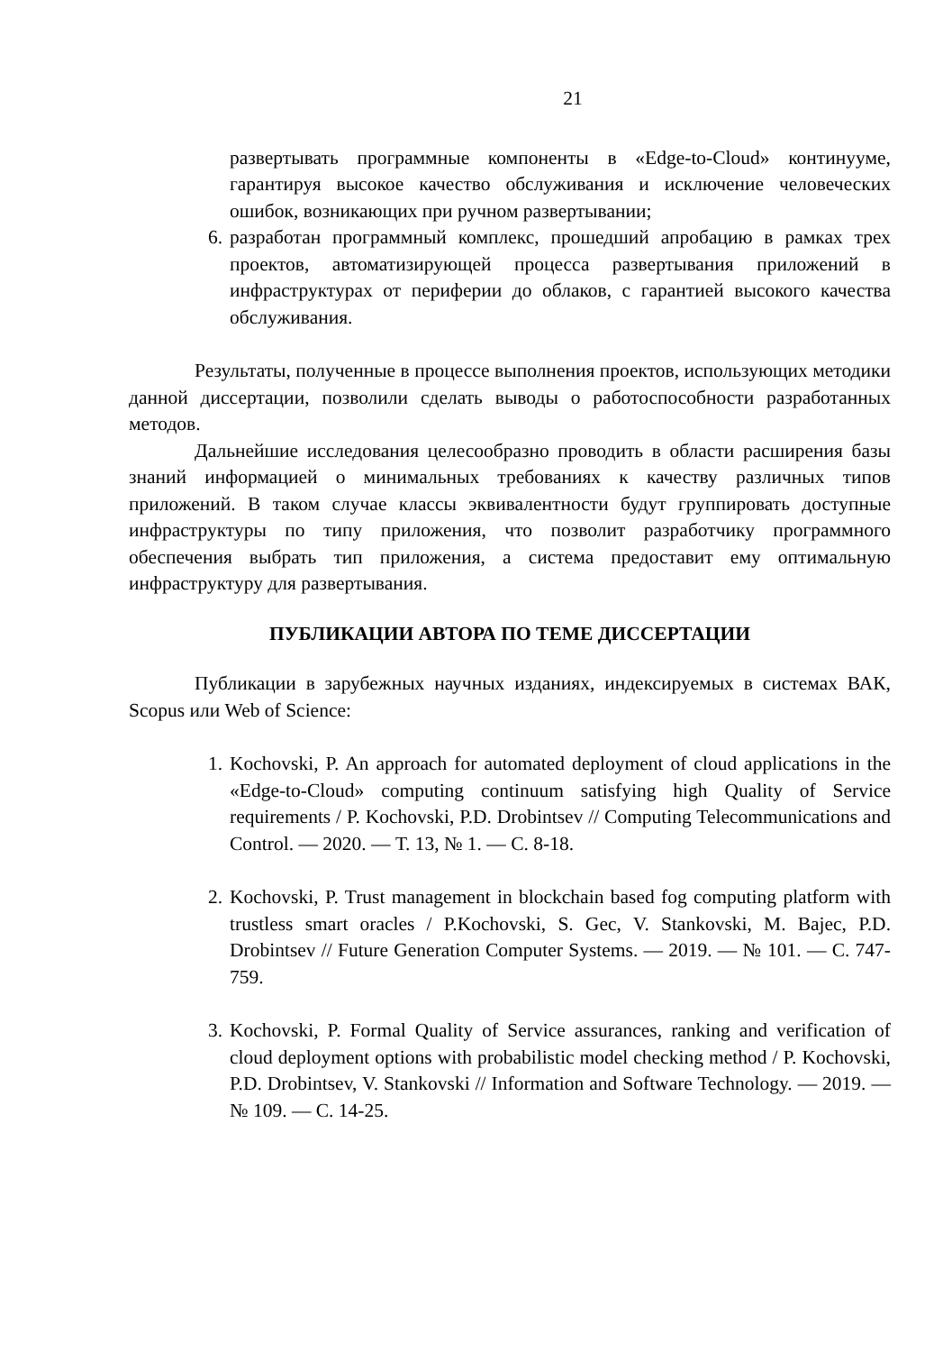21
развертывать программные компоненты в «Edge-to-Cloud» континууме, гарантируя высокое качество обслуживания и исключение человеческих ошибок, возникающих при ручном развертывании;
6. разработан программный комплекс, прошедший апробацию в рамках трех проектов, автоматизирующей процесса развертывания приложений в инфраструктурах от периферии до облаков, с гарантией высокого качества обслуживания.
Результаты, полученные в процессе выполнения проектов, использующих методики данной диссертации, позволили сделать выводы о работоспособности разработанных методов.
Дальнейшие исследования целесообразно проводить в области расширения базы знаний информацией о минимальных требованиях к качеству различных типов приложений. В таком случае классы эквивалентности будут группировать доступные инфраструктуры по типу приложения, что позволит разработчику программного обеспечения выбрать тип приложения, а система предоставит ему оптимальную инфраструктуру для развертывания.
ПУБЛИКАЦИИ АВТОРА ПО ТЕМЕ ДИССЕРТАЦИИ
Публикации в зарубежных научных изданиях, индексируемых в системах ВАК, Scopus или Web of Science:
1. Kochovski, P. An approach for automated deployment of cloud applications in the «Edge-to-Cloud» computing continuum satisfying high Quality of Service requirements / P. Kochovski, P.D. Drobintsev // Computing Telecommunications and Control. — 2020. — Т. 13, № 1. — С. 8-18.
2. Kochovski, P. Trust management in blockchain based fog computing platform with trustless smart oracles / P.Kochovski, S. Gec, V. Stankovski, M. Bajec, P.D. Drobintsev // Future Generation Computer Systems. — 2019. — № 101. — С. 747-759.
3. Kochovski, P. Formal Quality of Service assurances, ranking and verification of cloud deployment options with probabilistic model checking method / P. Kochovski, P.D. Drobintsev, V. Stankovski // Information and Software Technology. — 2019. — № 109. — С. 14-25.